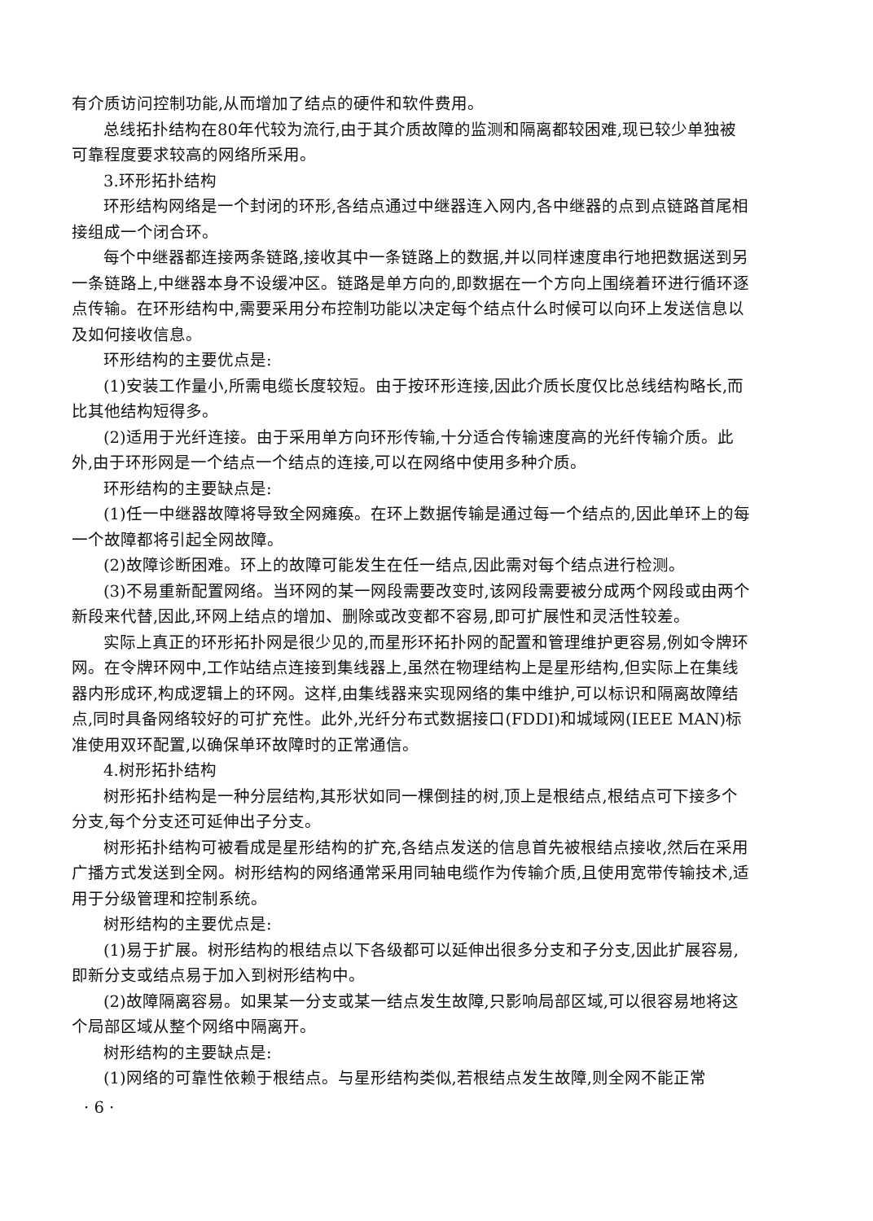有介质访问控制功能,从而增加了结点的硬件和软件费用。
总线拓扑结构在80年代较为流行,由于其介质故障的监测和隔离都较困难,现已较少单独被可靠程度要求较高的网络所采用。
3.环形拓扑结构
环形结构网络是一个封闭的环形,各结点通过中继器连入网内,各中继器的点到点链路首尾相接组成一个闭合环。
每个中继器都连接两条链路,接收其中一条链路上的数据,并以同样速度串行地把数据送到另一条链路上,中继器本身不设缓冲区。链路是单方向的,即数据在一个方向上围绕着环进行循环逐点传输。在环形结构中,需要采用分布控制功能以决定每个结点什么时候可以向环上发送信息以及如何接收信息。
环形结构的主要优点是:
(1)安装工作量小,所需电缆长度较短。由于按环形连接,因此介质长度仅比总线结构略长,而比其他结构短得多。
(2)适用于光纤连接。由于采用单方向环形传输,十分适合传输速度高的光纤传输介质。此外,由于环形网是一个结点一个结点的连接,可以在网络中使用多种介质。
环形结构的主要缺点是:
(1)任一中继器故障将导致全网瘫痪。在环上数据传输是通过每一个结点的,因此单环上的每一个故障都将引起全网故障。
(2)故障诊断困难。环上的故障可能发生在任一结点,因此需对每个结点进行检测。
(3)不易重新配置网络。当环网的某一网段需要改变时,该网段需要被分成两个网段或由两个新段来代替,因此,环网上结点的增加、删除或改变都不容易,即可扩展性和灵活性较差。
实际上真正的环形拓扑网是很少见的,而星形环拓扑网的配置和管理维护更容易,例如令牌环网。在令牌环网中,工作站结点连接到集线器上,虽然在物理结构上是星形结构,但实际上在集线器内形成环,构成逻辑上的环网。这样,由集线器来实现网络的集中维护,可以标识和隔离故障结点,同时具备网络较好的可扩充性。此外,光纤分布式数据接口(FDDI)和城域网(IEEE MAN)标准使用双环配置,以确保单环故障时的正常通信。
4.树形拓扑结构
树形拓扑结构是一种分层结构,其形状如同一棵倒挂的树,顶上是根结点,根结点可下接多个分支,每个分支还可延伸出子分支。
树形拓扑结构可被看成是星形结构的扩充,各结点发送的信息首先被根结点接收,然后在采用广播方式发送到全网。树形结构的网络通常采用同轴电缆作为传输介质,且使用宽带传输技术,适用于分级管理和控制系统。
树形结构的主要优点是:
(1)易于扩展。树形结构的根结点以下各级都可以延伸出很多分支和子分支,因此扩展容易,即新分支或结点易于加入到树形结构中。
(2)故障隔离容易。如果某一分支或某一结点发生故障,只影响局部区域,可以很容易地将这个局部区域从整个网络中隔离开。
树形结构的主要缺点是:
(1)网络的可靠性依赖于根结点。与星形结构类似,若根结点发生故障,则全网不能正常
· 6 ·